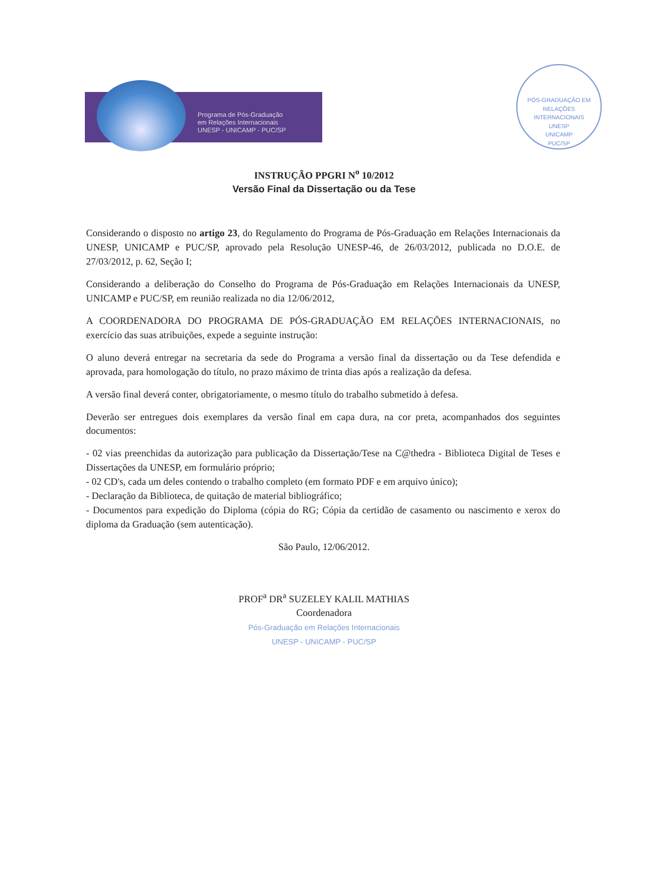Programa de Pós-Graduação
em Relações Internacionais
UNESP - UNICAMP - PUC/SP
PÓS-GRADUAÇÃO EM RELAÇÕES INTERNACIONAIS
UNESP
UNICAMP
PUC/SP
INSTRUÇÃO PPGRI N<sup>o</sup> 10/2012
Versão Final da Dissertação ou da Tese
Considerando o disposto no artigo 23, do Regulamento do Programa de Pós-Graduação em Relações Internacionais da UNESP, UNICAMP e PUC/SP, aprovado pela Resolução UNESP-46, de 26/03/2012, publicada no D.O.E. de 27/03/2012, p. 62, Seção I;
Considerando a deliberação do Conselho do Programa de Pós-Graduação em Relações Internacionais da UNESP, UNICAMP e PUC/SP, em reunião realizada no dia 12/06/2012,
A COORDENADORA DO PROGRAMA DE PÓS-GRADUAÇÃO EM RELAÇÕES INTERNACIONAIS, no exercício das suas atribuições, expede a seguinte instrução:
O aluno deverá entregar na secretaria da sede do Programa a versão final da dissertação ou da Tese defendida e aprovada, para homologação do título, no prazo máximo de trinta dias após a realização da defesa.
A versão final deverá conter, obrigatoriamente, o mesmo título do trabalho submetido à defesa.
Deverão ser entregues dois exemplares da versão final em capa dura, na cor preta, acompanhados dos seguintes documentos:
- 02 vias preenchidas da autorização para publicação da Dissertação/Tese na C@thedra - Biblioteca Digital de Teses e Dissertações da UNESP, em formulário próprio;
- 02 CD's, cada um deles contendo o trabalho completo (em formato PDF e em arquivo único);
- Declaração da Biblioteca, de quitação de material bibliográfico;
- Documentos para expedição do Diploma (cópia do RG; Cópia da certidão de casamento ou nascimento e xerox do diploma da Graduação (sem autenticação).
São Paulo, 12/06/2012.
PROF<sup>a</sup> DR<sup>a</sup> SUZELEY KALIL MATHIAS
Coordenadora
Pós-Graduação em Relações Internacionais
UNESP - UNICAMP - PUC/SP